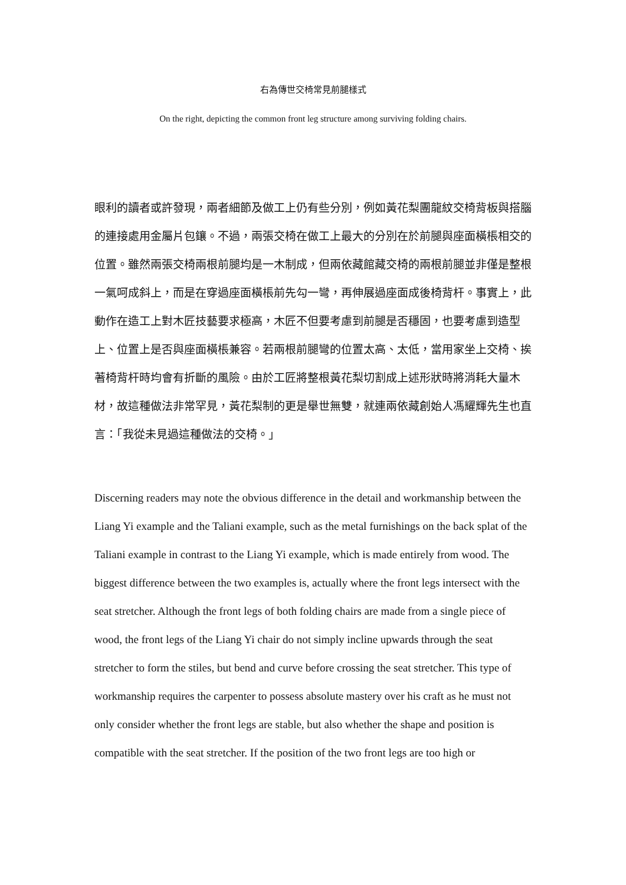右為傳世交椅常見前腿樣式
On the right, depicting the common front leg structure among surviving folding chairs.
眼利的讀者或許發現，兩者細節及做工上仍有些分別，例如黃花梨團龍紋交椅背板與搭腦的連接處用金屬片包鑲。不過，兩張交椅在做工上最大的分別在於前腿與座面橫棖相交的位置。雖然兩張交椅兩根前腿均是一木制成，但兩依藏館藏交椅的兩根前腿並非僅是整根一氣呵成斜上，而是在穿過座面橫棖前先勾一彎，再伸展過座面成後椅背杆。事實上，此動作在造工上對木匠技藝要求極高，木匠不但要考慮到前腿是否穩固，也要考慮到造型上、位置上是否與座面橫棖兼容。若兩根前腿彎的位置太高、太低，當用家坐上交椅、挨著椅背杆時均會有折斷的風險。由於工匠將整根黃花梨切割成上述形狀時將消耗大量木材，故這種做法非常罕見，黃花梨制的更是舉世無雙，就連兩依藏創始人馮耀輝先生也直言：「我從未見過這種做法的交椅。」
Discerning readers may note the obvious difference in the detail and workmanship between the Liang Yi example and the Taliani example, such as the metal furnishings on the back splat of the Taliani example in contrast to the Liang Yi example, which is made entirely from wood. The biggest difference between the two examples is, actually where the front legs intersect with the seat stretcher. Although the front legs of both folding chairs are made from a single piece of wood, the front legs of the Liang Yi chair do not simply incline upwards through the seat stretcher to form the stiles, but bend and curve before crossing the seat stretcher. This type of workmanship requires the carpenter to possess absolute mastery over his craft as he must not only consider whether the front legs are stable, but also whether the shape and position is compatible with the seat stretcher. If the position of the two front legs are too high or